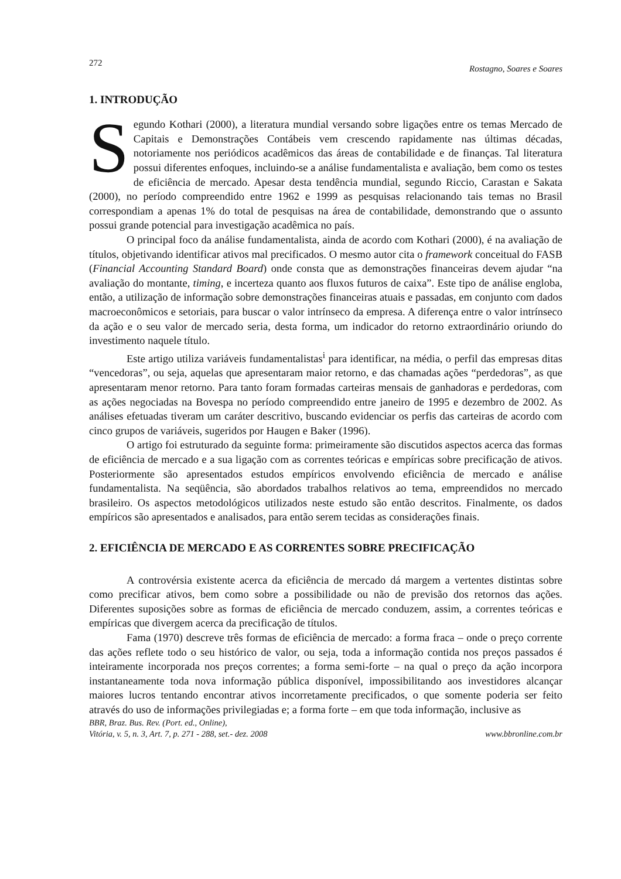272 Rostagno, Soares e Soares
1. INTRODUÇÃO
Segundo Kothari (2000), a literatura mundial versando sobre ligações entre os temas Mercado de Capitais e Demonstrações Contábeis vem crescendo rapidamente nas últimas décadas, notoriamente nos periódicos acadêmicos das áreas de contabilidade e de finanças. Tal literatura possui diferentes enfoques, incluindo-se a análise fundamentalista e avaliação, bem como os testes de eficiência de mercado. Apesar desta tendência mundial, segundo Riccio, Carastan e Sakata (2000), no período compreendido entre 1962 e 1999 as pesquisas relacionando tais temas no Brasil correspondiam a apenas 1% do total de pesquisas na área de contabilidade, demonstrando que o assunto possui grande potencial para investigação acadêmica no país.
O principal foco da análise fundamentalista, ainda de acordo com Kothari (2000), é na avaliação de títulos, objetivando identificar ativos mal precificados. O mesmo autor cita o framework conceitual do FASB (Financial Accounting Standard Board) onde consta que as demonstrações financeiras devem ajudar “na avaliação do montante, timing, e incerteza quanto aos fluxos futuros de caixa”. Este tipo de análise engloba, então, a utilização de informação sobre demonstrações financeiras atuais e passadas, em conjunto com dados macroeconômicos e setoriais, para buscar o valor intrínseco da empresa. A diferença entre o valor intrínseco da ação e o seu valor de mercado seria, desta forma, um indicador do retorno extraordinário oriundo do investimento naquele título.
Este artigo utiliza variáveis fundamentalistas<sup>i</sup> para identificar, na média, o perfil das empresas ditas “vencedoras”, ou seja, aquelas que apresentaram maior retorno, e das chamadas ações “perdedoras”, as que apresentaram menor retorno. Para tanto foram formadas carteiras mensais de ganhadoras e perdedoras, com as ações negociadas na Bovespa no período compreendido entre janeiro de 1995 e dezembro de 2002. As análises efetuadas tiveram um caráter descritivo, buscando evidenciar os perfis das carteiras de acordo com cinco grupos de variáveis, sugeridos por Haugen e Baker (1996).
O artigo foi estruturado da seguinte forma: primeiramente são discutidos aspectos acerca das formas de eficiência de mercado e a sua ligação com as correntes teóricas e empíricas sobre precificação de ativos. Posteriormente são apresentados estudos empíricos envolvendo eficiência de mercado e análise fundamentalista. Na seqüência, são abordados trabalhos relativos ao tema, empreendidos no mercado brasileiro. Os aspectos metodológicos utilizados neste estudo são então descritos. Finalmente, os dados empíricos são apresentados e analisados, para então serem tecidas as considerações finais.
2. EFICIÊNCIA DE MERCADO E AS CORRENTES SOBRE PRECIFICAÇÃO
A controvérsia existente acerca da eficiência de mercado dá margem a vertentes distintas sobre como precificar ativos, bem como sobre a possibilidade ou não de previsão dos retornos das ações. Diferentes suposições sobre as formas de eficiência de mercado conduzem, assim, a correntes teóricas e empíricas que divergem acerca da precificação de títulos.
Fama (1970) descreve três formas de eficiência de mercado: a forma fraca – onde o preço corrente das ações reflete todo o seu histórico de valor, ou seja, toda a informação contida nos preços passados é inteiramente incorporada nos preços correntes; a forma semi-forte – na qual o preço da ação incorpora instantaneamente toda nova informação pública disponível, impossibilitando aos investidores alcançar maiores lucros tentando encontrar ativos incorretamente precificados, o que somente poderia ser feito através do uso de informações privilegiadas e; a forma forte – em que toda informação, inclusive as
BBR, Braz. Bus. Rev. (Port. ed., Online),
Vitória, v. 5, n. 3, Art. 7, p. 271 - 288, set.- dez. 2008 www.bbronline.com.br